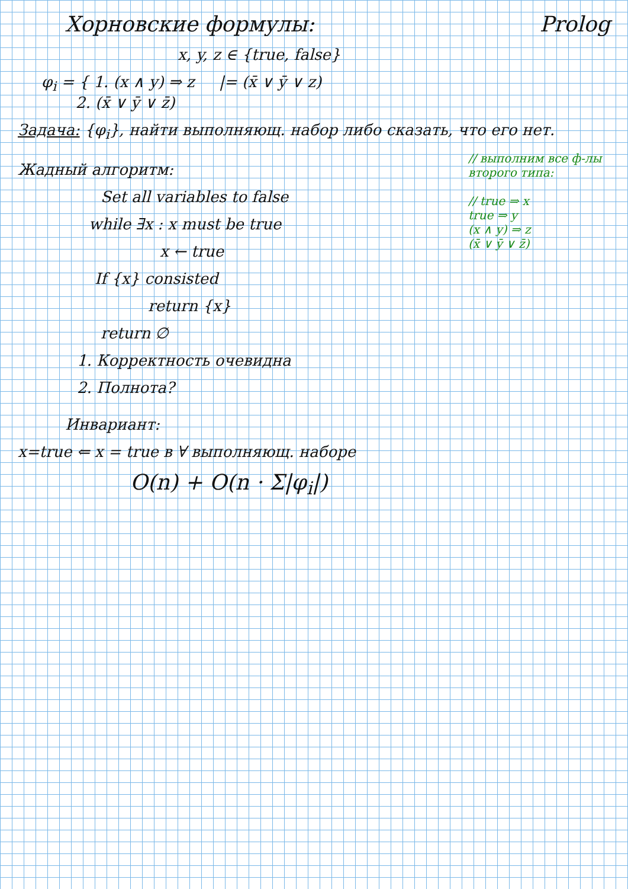Хорновские формулы: Prolog
x, y, z ∈ {true, false}
φ<sub>i</sub> = { 1. (x ∧ y) ⇒ z |= (x̄ ∨ ȳ ∨ z)
2. (x̄ ∨ ȳ ∨ z̄)
Задача: {φ<sub>i</sub>}, найти выполняющ. набор либо сказать, что его нет.
Жадный алгоритм:
Set all variables to false
while ∃x : x must be true
x ← true
If {x} consisted
return {x}
return ∅
1. Корректность очевидна
2. Полнота?
// выполним все ф-лы второго типа:
// true ⇒ x
true ⇒ y
(x ∧ y) ⇒ z
(x̄ ∨ ȳ ∨ z̄)
Инвариант:
x=true ⇐ x = true в ∀ выполняющ. наборе
O(n) + O(n · Σ|φ<sub>i</sub>|)